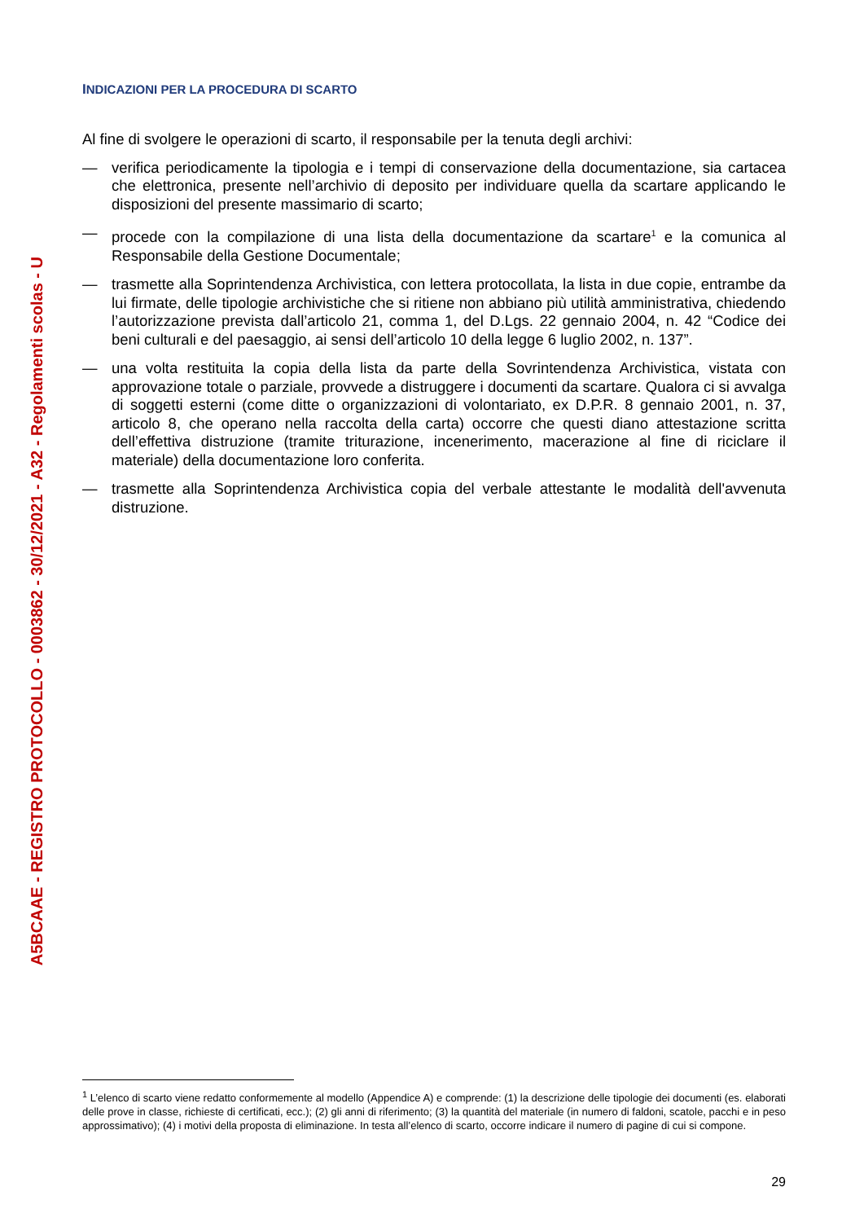A5BCAAE - REGISTRO PROTOCOLLO - 0003862 - 30/12/2021 - A32 - Regolamenti scolas - U
INDICAZIONI PER LA PROCEDURA DI SCARTO
Al fine di svolgere le operazioni di scarto, il responsabile per la tenuta degli archivi:
— verifica periodicamente la tipologia e i tempi di conservazione della documentazione, sia cartacea che elettronica, presente nell’archivio di deposito per individuare quella da scartare applicando le disposizioni del presente massimario di scarto;
— procede con la compilazione di una lista della documentazione da scartare<sup>1</sup> e la comunica al Responsabile della Gestione Documentale;
— trasmette alla Soprintendenza Archivistica, con lettera protocollata, la lista in due copie, entrambe da lui firmate, delle tipologie archivistiche che si ritiene non abbiano più utilità amministrativa, chiedendo l’autorizzazione prevista dall’articolo 21, comma 1, del D.Lgs. 22 gennaio 2004, n. 42 “Codice dei beni culturali e del paesaggio, ai sensi dell’articolo 10 della legge 6 luglio 2002, n. 137”.
— una volta restituita la copia della lista da parte della Sovrintendenza Archivistica, vistata con approvazione totale o parziale, provvede a distruggere i documenti da scartare. Qualora ci si avvalga di soggetti esterni (come ditte o organizzazioni di volontariato, ex D.P.R. 8 gennaio 2001, n. 37, articolo 8, che operano nella raccolta della carta) occorre che questi diano attestazione scritta dell’effettiva distruzione (tramite triturazione, incenerimento, macerazione al fine di riciclare il materiale) della documentazione loro conferita.
— trasmette alla Soprintendenza Archivistica copia del verbale attestante le modalità dell'avvenuta distruzione.
<sup>1</sup> L’elenco di scarto viene redatto conformemente al modello (Appendice A) e comprende: (1) la descrizione delle tipologie dei documenti (es. elaborati delle prove in classe, richieste di certificati, ecc.); (2) gli anni di riferimento; (3) la quantità del materiale (in numero di faldoni, scatole, pacchi e in peso approssimativo); (4) i motivi della proposta di eliminazione. In testa all’elenco di scarto, occorre indicare il numero di pagine di cui si compone.
29